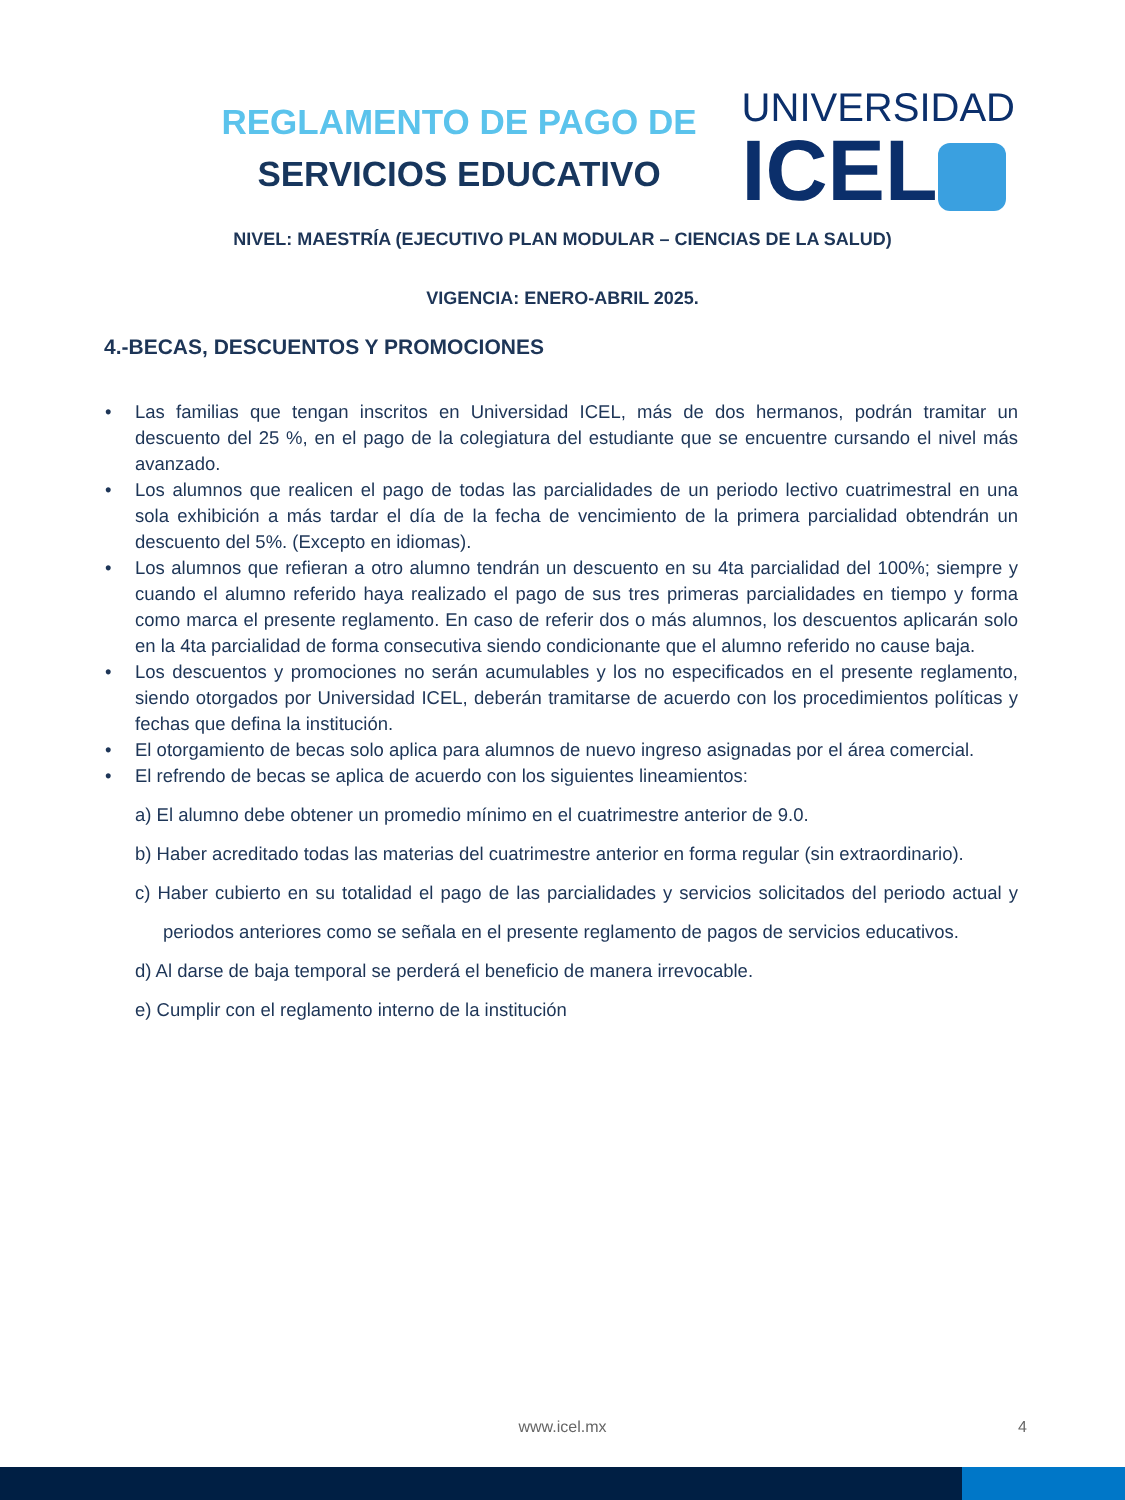REGLAMENTO DE PAGO DE
SERVICIOS EDUCATIVO
UNIVERSIDAD
ICEL
NIVEL: MAESTRÍA (EJECUTIVO PLAN MODULAR – CIENCIAS DE LA SALUD)
VIGENCIA: ENERO-ABRIL 2025.
4.-BECAS, DESCUENTOS Y PROMOCIONES
• Las familias que tengan inscritos en Universidad ICEL, más de dos hermanos, podrán tramitar un descuento del 25 %, en el pago de la colegiatura del estudiante que se encuentre cursando el nivel más avanzado.
• Los alumnos que realicen el pago de todas las parcialidades de un periodo lectivo cuatrimestral en una sola exhibición a más tardar el día de la fecha de vencimiento de la primera parcialidad obtendrán un descuento del 5%. (Excepto en idiomas).
• Los alumnos que refieran a otro alumno tendrán un descuento en su 4ta parcialidad del 100%; siempre y cuando el alumno referido haya realizado el pago de sus tres primeras parcialidades en tiempo y forma como marca el presente reglamento. En caso de referir dos o más alumnos, los descuentos aplicarán solo en la 4ta parcialidad de forma consecutiva siendo condicionante que el alumno referido no cause baja.
• Los descuentos y promociones no serán acumulables y los no especificados en el presente reglamento, siendo otorgados por Universidad ICEL, deberán tramitarse de acuerdo con los procedimientos políticas y fechas que defina la institución.
• El otorgamiento de becas solo aplica para alumnos de nuevo ingreso asignadas por el área comercial.
• El refrendo de becas se aplica de acuerdo con los siguientes lineamientos:
a) El alumno debe obtener un promedio mínimo en el cuatrimestre anterior de 9.0.
b) Haber acreditado todas las materias del cuatrimestre anterior en forma regular (sin extraordinario).
c) Haber cubierto en su totalidad el pago de las parcialidades y servicios solicitados del periodo actual y periodos anteriores como se señala en el presente reglamento de pagos de servicios educativos.
d) Al darse de baja temporal se perderá el beneficio de manera irrevocable.
e) Cumplir con el reglamento interno de la institución
www.icel.mx 4